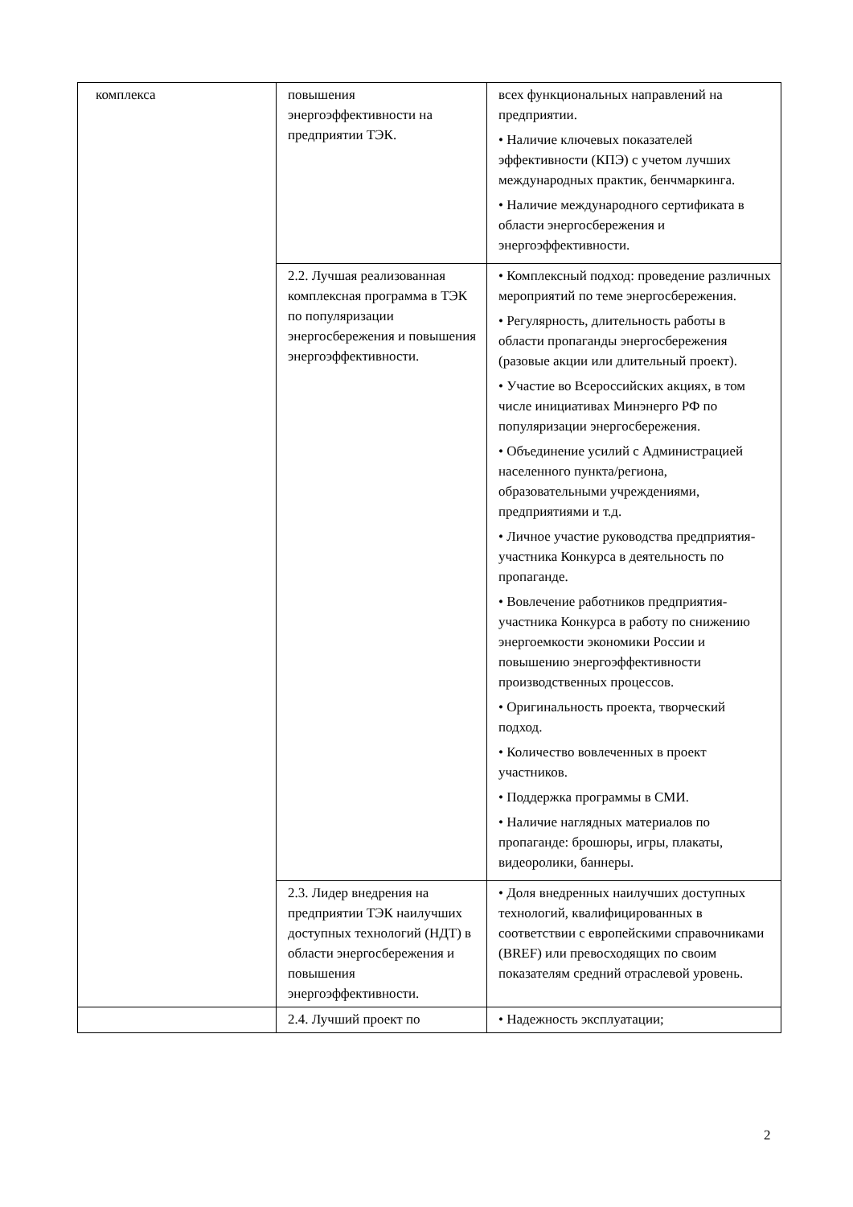| комплекса | повышения энергоэффективности на предприятии ТЭК. | всех функциональных направлений на предприятии. • Наличие ключевых показателей эффективности (КПЭ) с учетом лучших международных практик, бенчмаркинга. • Наличие международного сертификата в области энергосбережения и энергоэффективности. |
| | 2.2. Лучшая реализованная комплексная программа в ТЭК по популяризации энергосбережения и повышения энергоэффективности. | • Комплексный подход: проведение различных мероприятий по теме энергосбережения. • Регулярность, длительность работы в области пропаганды энергосбережения (разовые акции или длительный проект). • Участие во Всероссийских акциях, в том числе инициативах Минэнерго РФ по популяризации энергосбережения. • Объединение усилий с Администрацией населенного пункта/региона, образовательными учреждениями, предприятиями и т.д. • Личное участие руководства предприятия-участника Конкурса в деятельность по пропаганде. • Вовлечение работников предприятия-участника Конкурса в работу по снижению энергоемкости экономики России и повышению энергоэффективности производственных процессов. • Оригинальность проекта, творческий подход. • Количество вовлеченных в проект участников. • Поддержка программы в СМИ. • Наличие наглядных материалов по пропаганде: брошюры, игры, плакаты, видеоролики, баннеры. |
| | 2.3. Лидер внедрения на предприятии ТЭК наилучших доступных технологий (НДТ) в области энергосбережения и повышения энергоэффективности. | • Доля внедренных наилучших доступных технологий, квалифицированных в соответствии с европейскими справочниками (BREF) или превосходящих по своим показателям средний отраслевой уровень. |
| | 2.4. Лучший проект по | • Надежность эксплуатации; |
2